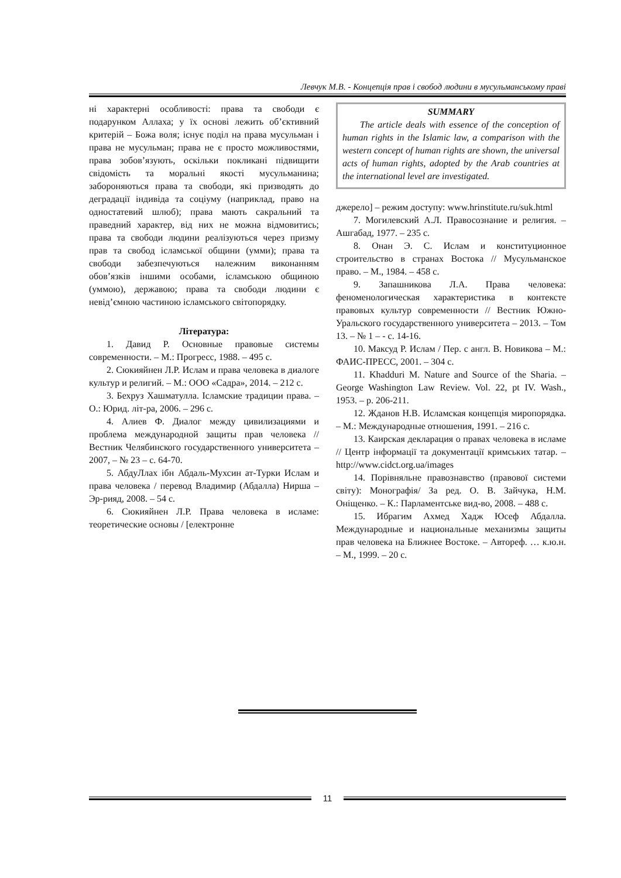Левчук М.В. - Концепція прав і свобод людини в мусульманському праві
ні характерні особливості: права та свободи є подарунком Аллаха; у їх основі лежить об’єктивний критерій – Божа воля; існує поділ на права мусульман і права не мусульман; права не є просто можливостями, права зобов’язують, оскільки покликані підвищити свідомість та моральні якості мусульманина; забороняються права та свободи, які призводять до деградації індивіда та соціуму (наприклад, право на одностатевий шлюб); права мають сакральний та праведний характер, від них не можна відмовитись; права та свободи людини реалізуються через призму прав та свобод ісламської общини (умми); права та свободи забезпечуються належним виконанням обов’язків іншими особами, ісламською общиною (уммою), державою; права та свободи людини є невід’ємною частиною ісламського світопорядку.
Література:
1. Давид Р. Основные правовые системы современности. – М.: Прогресс, 1988. – 495 с.
2. Сюкияйнен Л.Р. Ислам и права человека в диалоге культур и религий. – М.: ООО «Садра», 2014. – 212 с.
3. Бехруз Хашматулла. Ісламские традиции права. – О.: Юрид. літ-ра, 2006. – 296 с.
4. Алиев Ф. Диалог между цивилизациями и проблема международной защиты прав человека // Вестник Челябинского государственного университета – 2007, – № 23 – с. 64-70.
5. АбдуЛлах ібн Абдаль-Мухсин ат-Турки Ислам и права человека / перевод Владимир (Абдалла) Нирша – Эр-рияд, 2008. – 54 с.
6. Сюкияйнен Л.Р. Права человека в исламе: теоретические основы / [електронне
SUMMARY
The article deals with essence of the conception of human rights in the Islamic law, a comparison with the western concept of human rights are shown, the universal acts of human rights, adopted by the Arab countries at the international level are investigated.
джерело] – режим доступу: www.hrinstitute.ru/suk.html
7. Могилевский А.Л. Правосознание и религия. – Ашгабад, 1977. – 235 с.
8. Онан Э. С. Ислам и конституционное строительство в странах Востока // Мусульманское право. – М., 1984. – 458 с.
9. Запашникова Л.А. Права человека: феноменологическая характеристика в контексте правовых культур современности // Вестник Южно-Уральского государственного университета – 2013. – Том 13. – № 1 – - с. 14-16.
10. Максуд Р. Ислам / Пер. с англ. В. Новикова – М.: ФАИС-ПРЕСС, 2001. – 304 с.
11. Khadduri M. Nature and Source of the Sharia. – George Washington Law Review. Vol. 22, pt IV. Wash., 1953. – p. 206-211.
12. Жданов Н.В. Исламская концепція миропорядка. – М.: Международные отношения, 1991. – 216 с.
13. Каирская декларация о правах человека в исламе // Центр інформації та документації кримських татар. – http://www.cidct.org.ua/images
14. Порівняльне правознавство (правової системи світу): Монографія/ За ред. О. В. Зайчука, Н.М. Оніщенко. – К.: Парламентське вид-во, 2008. – 488 с.
15. Ибрагим Ахмед Хадж Юсеф Абдалла. Международные и национальные механизмы защиты прав человека на Ближнее Востоке. – Автореф. … к.ю.н. – М., 1999. – 20 с.
11